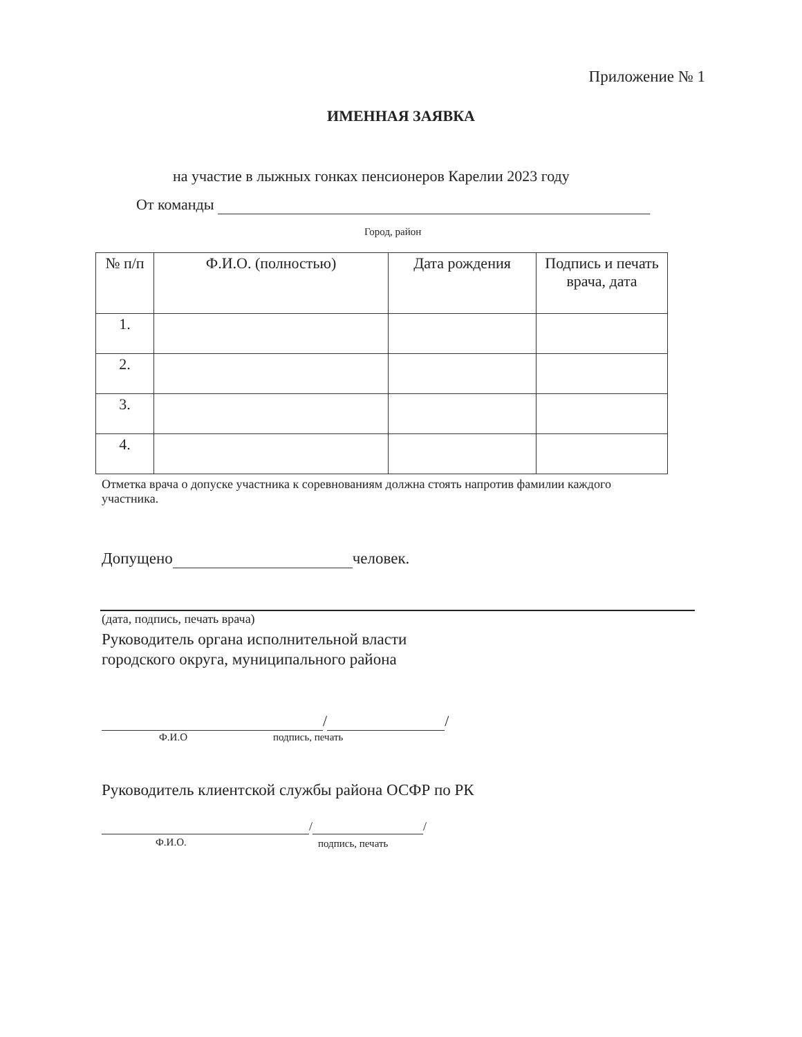Приложение № 1
ИМЕННАЯ ЗАЯВКА
на участие в лыжных гонках пенсионеров Карелии 2023 году
От команды
Город, район
| № п/п | Ф.И.О. (полностью) | Дата рождения | Подпись и печать врача, дата |
| --- | --- | --- | --- |
| 1. | | | |
| 2. | | | |
| 3. | | | |
| 4. | | | |
Отметка врача о допуске участника к соревнованиям должна стоять напротив фамилии каждого участника.
Допущено человек.
(дата, подпись, печать врача)
Руководитель органа исполнительной власти
городского округа, муниципального района
/ /
Ф.И.О подпись, печать
Руководитель клиентской службы района ОСФР по РК
/ /
Ф.И.О. подпись, печать